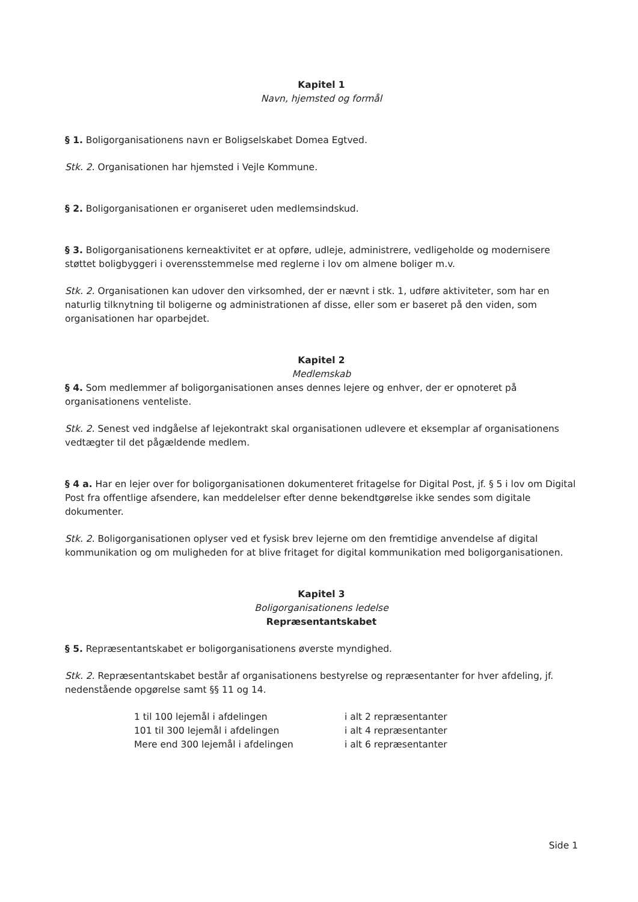Kapitel 1
Navn, hjemsted og formål
§ 1. Boligorganisationens navn er Boligselskabet Domea Egtved.
Stk. 2. Organisationen har hjemsted i Vejle Kommune.
§ 2. Boligorganisationen er organiseret uden medlemsindskud.
§ 3. Boligorganisationens kerneaktivitet er at opføre, udleje, administrere, vedligeholde og modernisere støttet boligbyggeri i overensstemmelse med reglerne i lov om almene boliger m.v.
Stk. 2. Organisationen kan udover den virksomhed, der er nævnt i stk. 1, udføre aktiviteter, som har en naturlig tilknytning til boligerne og administrationen af disse, eller som er baseret på den viden, som organisationen har oparbejdet.
Kapitel 2
Medlemskab
§ 4. Som medlemmer af boligorganisationen anses dennes lejere og enhver, der er opnoteret på organisationens venteliste.
Stk. 2. Senest ved indgåelse af lejekontrakt skal organisationen udlevere et eksemplar af organisationens vedtægter til det pågældende medlem.
§ 4 a. Har en lejer over for boligorganisationen dokumenteret fritagelse for Digital Post, jf. § 5 i lov om Digital Post fra offentlige afsendere, kan meddelelser efter denne bekendtgørelse ikke sendes som digitale dokumenter.
Stk. 2. Boligorganisationen oplyser ved et fysisk brev lejerne om den fremtidige anvendelse af digital kommunikation og om muligheden for at blive fritaget for digital kommunikation med boligorganisationen.
Kapitel 3
Boligorganisationens ledelse
Repræsentantskabet
§ 5. Repræsentantskabet er boligorganisationens øverste myndighed.
Stk. 2. Repræsentantskabet består af organisationens bestyrelse og repræsentanter for hver afdeling, jf. nedenstående opgørelse samt §§ 11 og 14.
| 1 til 100 lejemål i afdelingen | i alt 2 repræsentanter |
| 101 til 300 lejemål i afdelingen | i alt 4 repræsentanter |
| Mere end 300 lejemål i afdelingen | i alt 6 repræsentanter |
Side 1